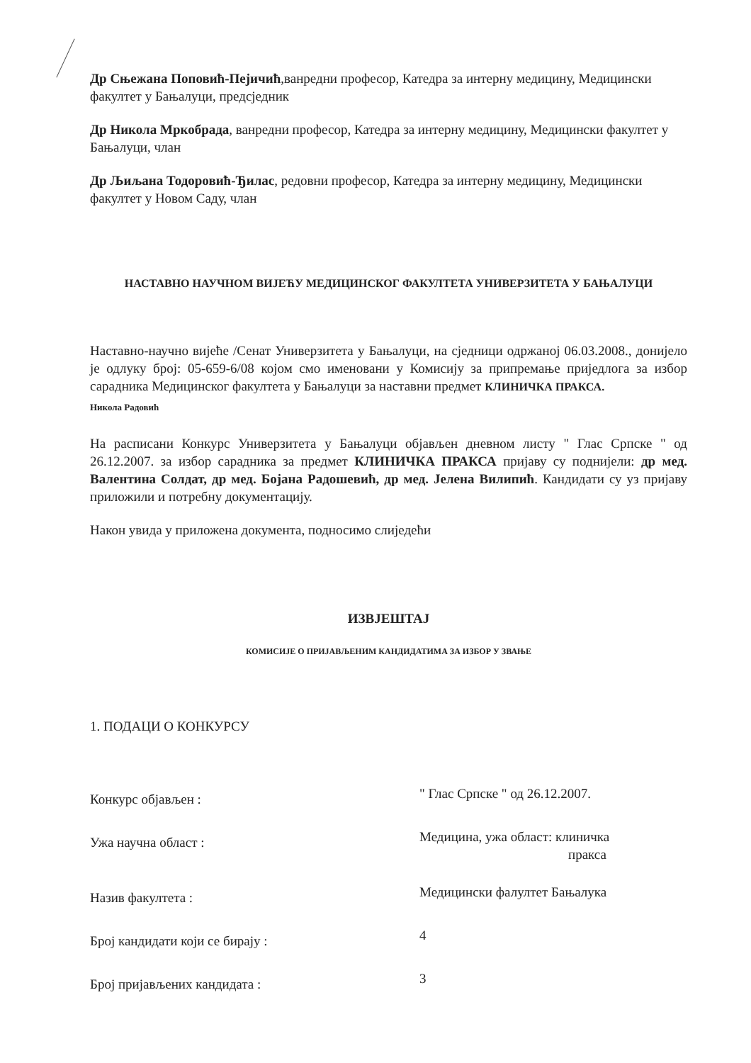Др Сњежана Поповић-Пејичић,ванредни професор, Катедра за интерну медицину, Медицински факултет у Бањалуци, предсједник
Др Никола Мркобрада, ванредни професор, Катедра за интерну медицину, Медицински факултет у Бањалуци, члан
Др Љиљана Тодоровић-Ђилас, редовни професор, Катедра за интерну медицину, Медицински факултет у Новом Саду, члан
НАСТАВНО НАУЧНОМ ВИЈЕЋУ МЕДИЦИНСКОГ ФАКУЛТЕТА УНИВЕРЗИТЕТА У БАЊАЛУЦИ
Наставно-научно вијеће /Сенат Универзитета у Бањалуци, на сједници одржаној 06.03.2008., донијело је одлуку број: 05-659-6/08 којом смо именовани у Комисију за припремање приједлога за избор сарадника Медицинског факултета у Бањалуци за наставни предмет КЛИНИЧКА ПРАКСА.
Никола Радовић
На расписани Конкурс Универзитета у Бањалуци објављен дневном листу " Глас Српске " од 26.12.2007. за избор сарадника за предмет КЛИНИЧКА ПРАКСА пријаву су поднијели: др мед. Валентина Солдат, др мед. Бојана Радошевић, др мед. Јелена Вилипић. Кандидати су уз пријаву приложили и потребну документацију.
Након увида у приложена документа, подносимо слиједећи
ИЗВЈЕШТАЈ
КОМИСИЈЕ О ПРИЈАВЉЕНИМ КАНДИДАТИМА ЗА ИЗБОР У ЗВАЊЕ
1. ПОДАЦИ О КОНКУРСУ
Конкурс објављен :
" Глас Српске " од 26.12.2007.
Ужа научна област :
Медицина, ужа област: клиничка
пракса
Назив факултета :
Медицински фалултет Бањалука
Број кандидати који се бирају :
4
Број пријављених кандидата :
3